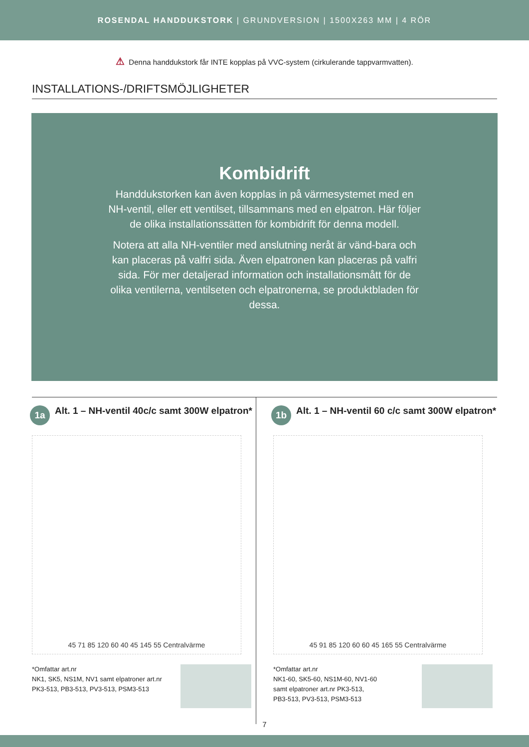ROSENDAL HANDDUKSTORK | GRUNDVERSION | 1500X263 MM | 4 RÖR
⚠ Denna handdukstork får INTE kopplas på VVC-system (cirkulerande tappvarmvatten).
INSTALLATIONS-/DRIFTSMÖJLIGHETER
Kombidrift
Handdukstorken kan även kopplas in på värmesystemet med en NH-ventil, eller ett ventilset, tillsammans med en elpatron. Här följer de olika installationssätten för kombidrift för denna modell.
Notera att alla NH-ventiler med anslutning neråt är vänd-bara och kan placeras på valfri sida. Även elpatronen kan placeras på valfri sida. För mer detaljerad information och installationsmått för de olika ventilerna, ventilseten och elpatronerna, se produktbladen för dessa.
1a
Alt. 1 – NH-ventil 40c/c samt 300W elpatron*
45 71 85 120 60 40 45 145 55 Centralvärme
*Omfattar art.nr
NK1, SK5, NS1M, NV1 samt elpatroner art.nr
PK3-513, PB3-513, PV3-513, PSM3-513
1b
Alt. 1 – NH-ventil 60 c/c samt 300W elpatron*
45 91 85 120 60 60 45 165 55 Centralvärme
*Omfattar art.nr
NK1-60, SK5-60, NS1M-60, NV1-60
samt elpatroner art.nr PK3-513,
PB3-513, PV3-513, PSM3-513
7